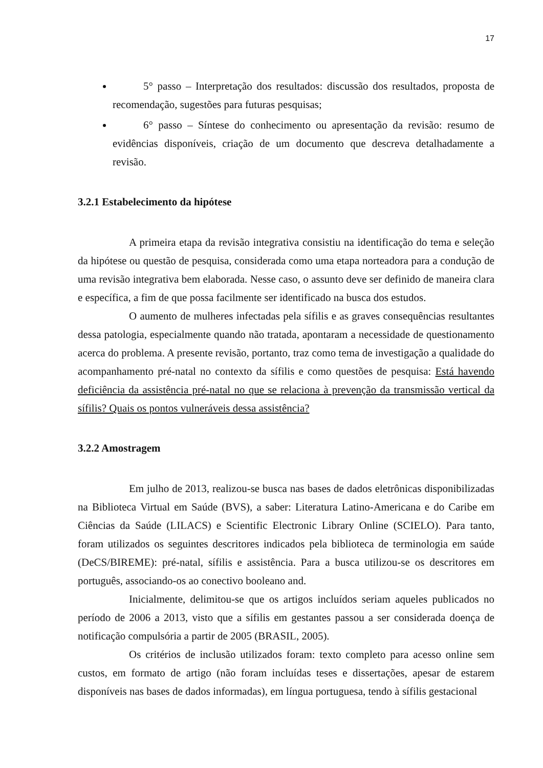17
5° passo – Interpretação dos resultados: discussão dos resultados, proposta de recomendação, sugestões para futuras pesquisas;
6° passo – Síntese do conhecimento ou apresentação da revisão: resumo de evidências disponíveis, criação de um documento que descreva detalhadamente a revisão.
3.2.1 Estabelecimento da hipótese
A primeira etapa da revisão integrativa consistiu na identificação do tema e seleção da hipótese ou questão de pesquisa, considerada como uma etapa norteadora para a condução de uma revisão integrativa bem elaborada. Nesse caso, o assunto deve ser definido de maneira clara e específica, a fim de que possa facilmente ser identificado na busca dos estudos.
O aumento de mulheres infectadas pela sífilis e as graves consequências resultantes dessa patologia, especialmente quando não tratada, apontaram a necessidade de questionamento acerca do problema. A presente revisão, portanto, traz como tema de investigação a qualidade do acompanhamento pré-natal no contexto da sífilis e como questões de pesquisa: Está havendo deficiência da assistência pré-natal no que se relaciona à prevenção da transmissão vertical da sífilis? Quais os pontos vulneráveis dessa assistência?
3.2.2 Amostragem
Em julho de 2013, realizou-se busca nas bases de dados eletrônicas disponibilizadas na Biblioteca Virtual em Saúde (BVS), a saber: Literatura Latino-Americana e do Caribe em Ciências da Saúde (LILACS) e Scientific Electronic Library Online (SCIELO). Para tanto, foram utilizados os seguintes descritores indicados pela biblioteca de terminologia em saúde (DeCS/BIREME): pré-natal, sífilis e assistência. Para a busca utilizou-se os descritores em português, associando-os ao conectivo booleano and.
Inicialmente, delimitou-se que os artigos incluídos seriam aqueles publicados no período de 2006 a 2013, visto que a sífilis em gestantes passou a ser considerada doença de notificação compulsória a partir de 2005 (BRASIL, 2005).
Os critérios de inclusão utilizados foram: texto completo para acesso online sem custos, em formato de artigo (não foram incluídas teses e dissertações, apesar de estarem disponíveis nas bases de dados informadas), em língua portuguesa, tendo à sífilis gestacional